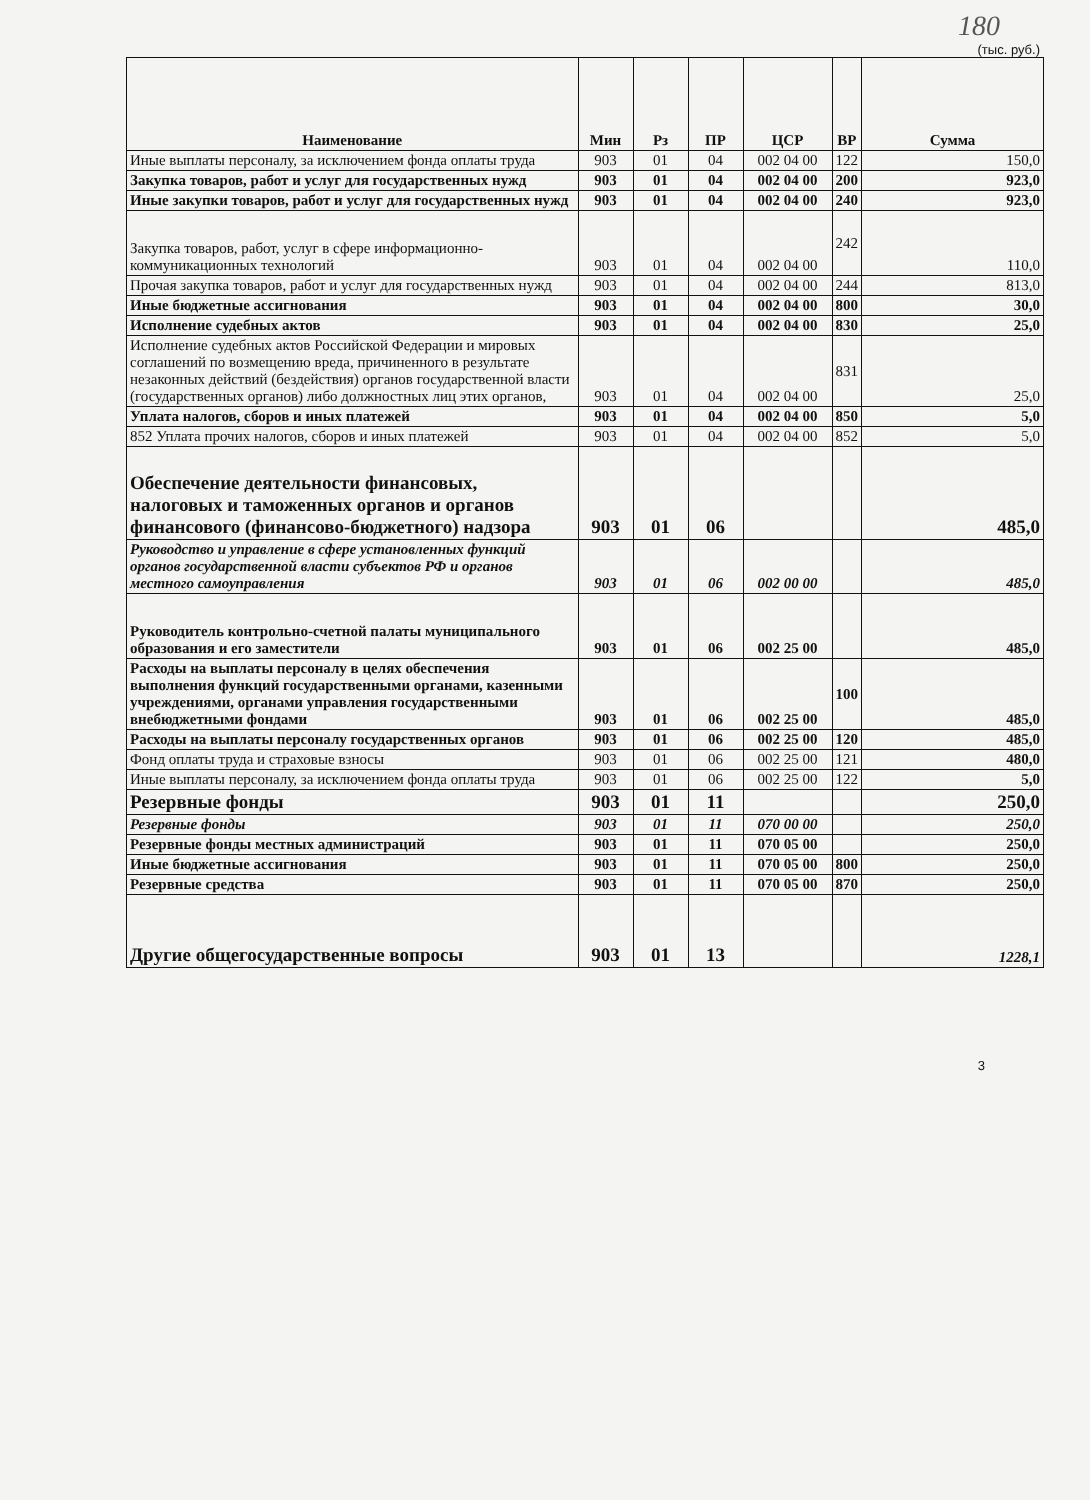180
(тыс. руб.)
| Наименование | Мин | Рз | ПР | ЦСР | ВР | Сумма |
| --- | --- | --- | --- | --- | --- | --- |
| Иные выплаты персоналу, за исключением фонда оплаты труда | 903 | 01 | 04 | 002 04 00 | 122 | 150,0 |
| Закупка товаров, работ и услуг для государственных нужд | 903 | 01 | 04 | 002 04 00 | 200 | 923,0 |
| Иные закупки товаров, работ и услуг для государственных нужд | 903 | 01 | 04 | 002 04 00 | 240 | 923,0 |
| Закупка товаров, работ, услуг в сфере информационно-коммуникационных технологий | 903 | 01 | 04 | 002 04 00 | 242 | 110,0 |
| Прочая закупка товаров, работ и услуг для государственных нужд | 903 | 01 | 04 | 002 04 00 | 244 | 813,0 |
| Иные бюджетные ассигнования | 903 | 01 | 04 | 002 04 00 | 800 | 30,0 |
| Исполнение судебных актов | 903 | 01 | 04 | 002 04 00 | 830 | 25,0 |
| Исполнение судебных актов Российской Федерации и мировых соглашений по возмещению вреда, причиненного в результате незаконных действий (бездействия) органов государственной власти (государственных органов) либо должностных лиц этих органов, | 903 | 01 | 04 | 002 04 00 | 831 | 25,0 |
| Уплата налогов, сборов и иных платежей | 903 | 01 | 04 | 002 04 00 | 850 | 5,0 |
| 852 Уплата прочих налогов, сборов и иных платежей | 903 | 01 | 04 | 002 04 00 | 852 | 5,0 |
| Обеспечение деятельности финансовых, налоговых и таможенных органов и органов финансового (финансово-бюджетного) надзора | 903 | 01 | 06 | | | 485,0 |
| Руководство и управление в сфере установленных функций органов государственной власти субъектов РФ и органов местного самоуправления | 903 | 01 | 06 | 002 00 00 | | 485,0 |
| Руководитель контрольно-счетной палаты муниципального образования и его заместители | 903 | 01 | 06 | 002 25 00 | | 485,0 |
| Расходы на выплаты персоналу в целях обеспечения выполнения функций государственными органами, казенными учреждениями, органами управления государственными внебюджетными фондами | 903 | 01 | 06 | 002 25 00 | 100 | 485,0 |
| Расходы на выплаты персоналу государственных органов | 903 | 01 | 06 | 002 25 00 | 120 | 485,0 |
| Фонд оплаты труда и страховые взносы | 903 | 01 | 06 | 002 25 00 | 121 | 480,0 |
| Иные выплаты персоналу, за исключением фонда оплаты труда | 903 | 01 | 06 | 002 25 00 | 122 | 5,0 |
| Резервные фонды | 903 | 01 | 11 | | | 250,0 |
| Резервные фонды | 903 | 01 | 11 | 070 00 00 | | 250,0 |
| Резервные фонды местных администраций | 903 | 01 | 11 | 070 05 00 | | 250,0 |
| Иные бюджетные ассигнования | 903 | 01 | 11 | 070 05 00 | 800 | 250,0 |
| Резервные средства | 903 | 01 | 11 | 070 05 00 | 870 | 250,0 |
| Другие общегосударственные вопросы | 903 | 01 | 13 | | | 1228,1 |
3